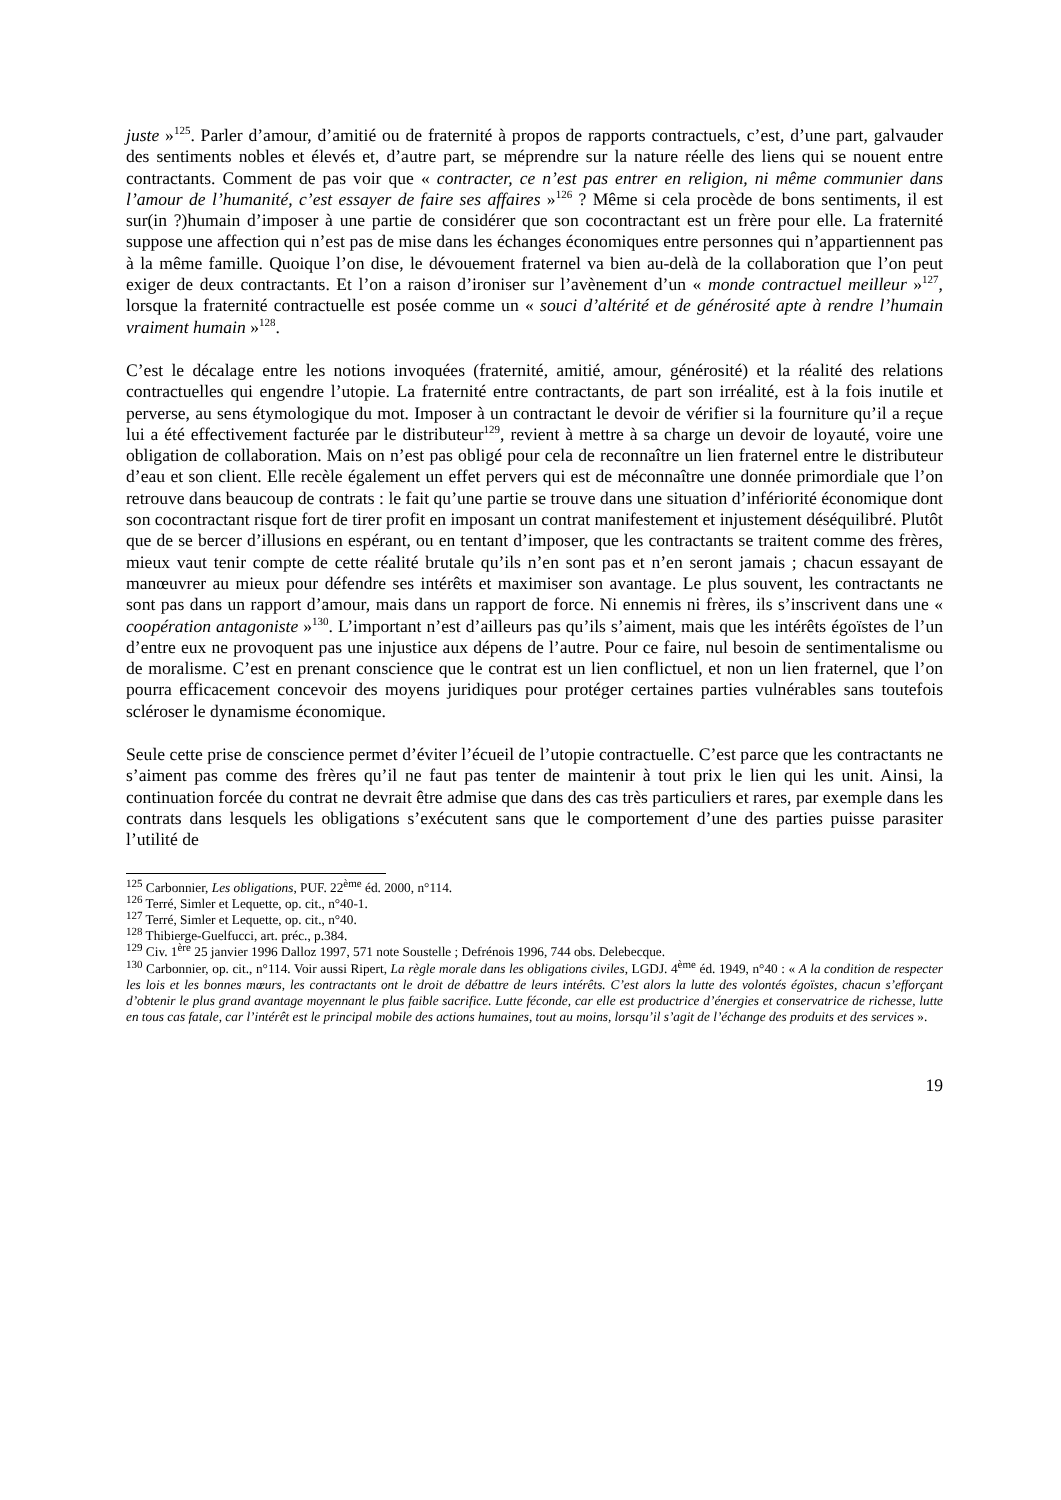juste »<sup>125</sup>. Parler d’amour, d’amitié ou de fraternité à propos de rapports contractuels, c’est, d’une part, galvauder des sentiments nobles et élevés et, d’autre part, se méprendre sur la nature réelle des liens qui se nouent entre contractants. Comment de pas voir que « contracter, ce n’est pas entrer en religion, ni même communier dans l’amour de l’humanité, c’est essayer de faire ses affaires »<sup>126</sup> ? Même si cela procède de bons sentiments, il est sur(in ?)humain d’imposer à une partie de considérer que son cocontractant est un frère pour elle. La fraternité suppose une affection qui n’est pas de mise dans les échanges économiques entre personnes qui n’appartiennent pas à la même famille. Quoique l’on dise, le dévouement fraternel va bien au-delà de la collaboration que l’on peut exiger de deux contractants. Et l’on a raison d’ironiser sur l’avènement d’un « monde contractuel meilleur »<sup>127</sup>, lorsque la fraternité contractuelle est posée comme un « souci d’altérité et de générosité apte à rendre l’humain vraiment humain »<sup>128</sup>.
C’est le décalage entre les notions invoquées (fraternité, amitié, amour, générosité) et la réalité des relations contractuelles qui engendre l’utopie. La fraternité entre contractants, de part son irréalité, est à la fois inutile et perverse, au sens étymologique du mot. Imposer à un contractant le devoir de vérifier si la fourniture qu’il a reçue lui a été effectivement facturée par le distributeur<sup>129</sup>, revient à mettre à sa charge un devoir de loyauté, voire une obligation de collaboration. Mais on n’est pas obligé pour cela de reconnaître un lien fraternel entre le distributeur d’eau et son client. Elle recèle également un effet pervers qui est de méconnaître une donnée primordiale que l’on retrouve dans beaucoup de contrats : le fait qu’une partie se trouve dans une situation d’infériorité économique dont son cocontractant risque fort de tirer profit en imposant un contrat manifestement et injustement déséquilibré. Plutôt que de se bercer d’illusions en espérant, ou en tentant d’imposer, que les contractants se traitent comme des frères, mieux vaut tenir compte de cette réalité brutale qu’ils n’en sont pas et n’en seront jamais ; chacun essayant de manœuvrer au mieux pour défendre ses intérêts et maximiser son avantage. Le plus souvent, les contractants ne sont pas dans un rapport d’amour, mais dans un rapport de force. Ni ennemis ni frères, ils s’inscrivent dans une « coopération antagoniste »<sup>130</sup>. L’important n’est d’ailleurs pas qu’ils s’aiment, mais que les intérêts égoïstes de l’un d’entre eux ne provoquent pas une injustice aux dépens de l’autre. Pour ce faire, nul besoin de sentimentalisme ou de moralisme. C’est en prenant conscience que le contrat est un lien conflictuel, et non un lien fraternel, que l’on pourra efficacement concevoir des moyens juridiques pour protéger certaines parties vulnérables sans toutefois scléroser le dynamisme économique.
Seule cette prise de conscience permet d’éviter l’écueil de l’utopie contractuelle. C’est parce que les contractants ne s’aiment pas comme des frères qu’il ne faut pas tenter de maintenir à tout prix le lien qui les unit. Ainsi, la continuation forcée du contrat ne devrait être admise que dans des cas très particuliers et rares, par exemple dans les contrats dans lesquels les obligations s’exécutent sans que le comportement d’une des parties puisse parasiter l’utilité de
<sup>125</sup> Carbonnier, Les obligations, PUF. 22<sup>ème</sup> éd. 2000, n°114.
<sup>126</sup> Terré, Simler et Lequette, op. cit., n°40-1.
<sup>127</sup> Terré, Simler et Lequette, op. cit., n°40.
<sup>128</sup> Thibierge-Guelfucci, art. préc., p.384.
<sup>129</sup> Civ. 1<sup>ère</sup> 25 janvier 1996 Dalloz 1997, 571 note Soustelle ; Defrénois 1996, 744 obs. Delebecque.
<sup>130</sup> Carbonnier, op. cit., n°114. Voir aussi Ripert, La règle morale dans les obligations civiles, LGDJ. 4<sup>ème</sup> éd. 1949, n°40 : « A la condition de respecter les lois et les bonnes mœurs, les contractants ont le droit de débattre de leurs intérêts. C’est alors la lutte des volontés égoïstes, chacun s’efforçant d’obtenir le plus grand avantage moyennant le plus faible sacrifice. Lutte féconde, car elle est productrice d’énergies et conservatrice de richesse, lutte en tous cas fatale, car l’intérêt est le principal mobile des actions humaines, tout au moins, lorsqu’il s’agit de l’échange des produits et des services ».
19